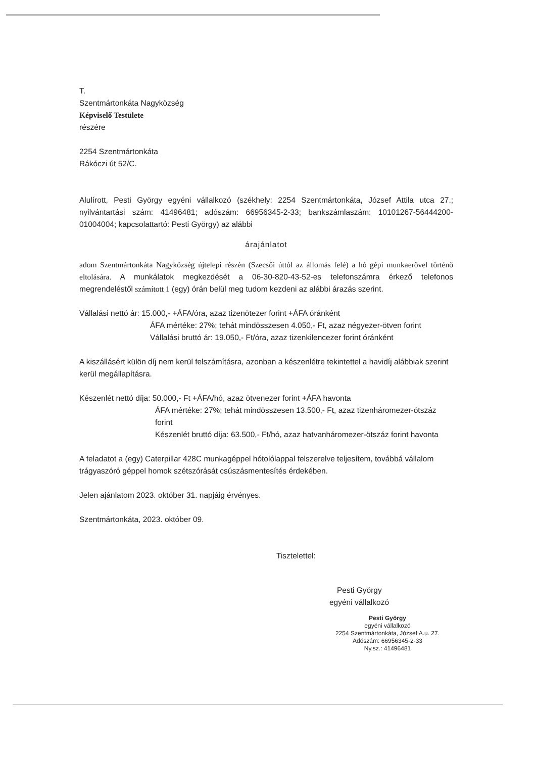T.
Szentmártonkáta Nagyközség
Képviselő Testülete
részére
2254 Szentmártonkáta
Rákóczi út 52/C.
Alulírott, Pesti György egyéni vállalkozó (székhely: 2254 Szentmártonkáta, József Attila utca 27.; nyilvántartási szám: 41496481; adószám: 66956345-2-33; bankszámlaszám: 10101267-56444200-01004004; kapcsolattartó: Pesti György) az alábbi
árajánlatot
adom Szentmártonkáta Nagyközség újtelepi részén (Szecsői úttól az állomás felé) a hó gépi munkaerővel történő eltolására. A munkálatok megkezdését a 06-30-820-43-52-es telefonszámra érkező telefonos megrendeléstől számított 1 (egy) órán belül meg tudom kezdeni az alábbi árazás szerint.
Vállalási nettó ár: 15.000,- +ÁFA/óra, azaz tizenötezer forint +ÁFA óránként
ÁFA mértéke: 27%; tehát mindösszesen 4.050,- Ft, azaz négyezer-ötven forint
Vállalási bruttó ár: 19.050,- Ft/óra, azaz tizenkilencezer forint óránként
A kiszállásért külön díj nem kerül felszámításra, azonban a készenlétre tekintettel a havidíj alábbiak szerint kerül megállapításra.
Készenlét nettó díja: 50.000,- Ft +ÁFA/hó, azaz ötvenezer forint +ÁFA havonta
ÁFA mértéke: 27%; tehát mindösszesen 13.500,- Ft, azaz tizenháromezer-ötszáz forint
Készenlét bruttó díja: 63.500,- Ft/hó, azaz hatvanháromezer-ötszáz forint havonta
A feladatot a (egy) Caterpillar 428C munkagéppel hótolólappal felszerelve teljesítem, továbbá vállalom trágyaszóró géppel homok szétszórását csúszásmentesítés érdekében.
Jelen ajánlatom 2023. október 31. napjáig érvényes.
Szentmártonkáta, 2023. október 09.
Tisztelettel:
Pesti György
egyéni vállalkozó
Pesti György
egyéni vállalkozó
2254 Szentmártonkáta, József A.u. 27.
Adószám: 66956345-2-33
Ny.sz.: 41496481